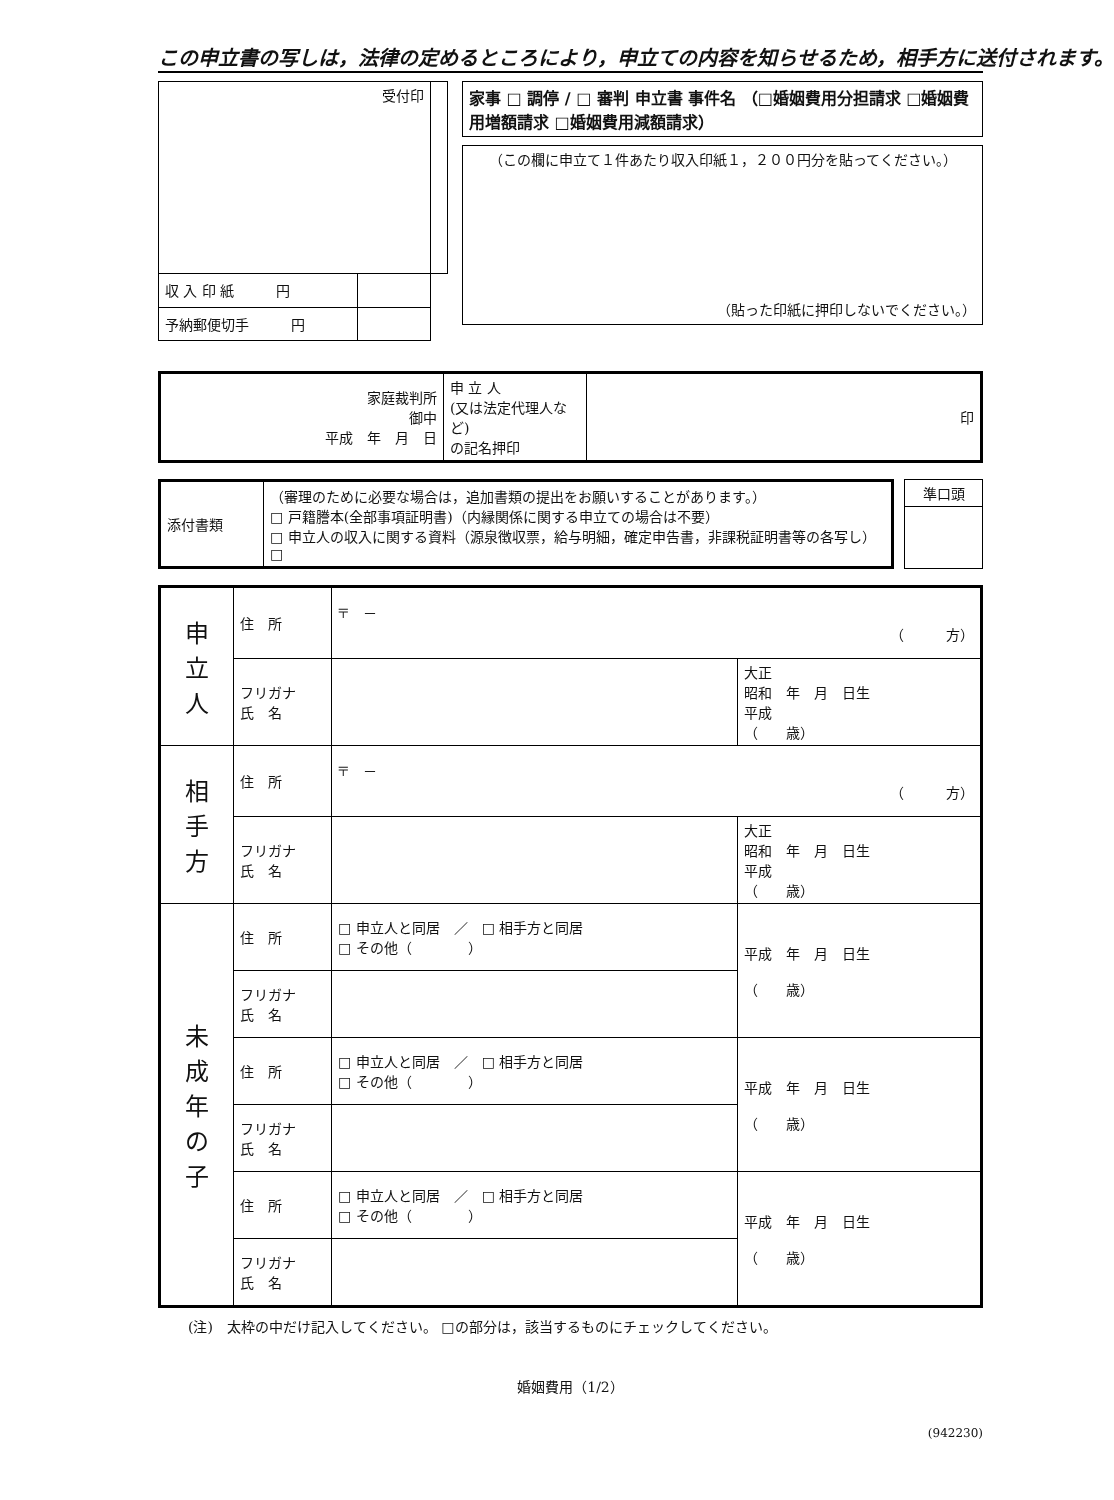この申立書の写しは，法律の定めるところにより，申立ての内容を知らせるため，相手方に送付されます。
| 受付印 | | |
| 収 入 印 紙 円 | | |
| 予納郵便切手 円 | | |
| 家事 □ 調停 / □ 審判 申立書 事件名 （□婚姻費用分担請求 □婚姻費用増額請求 □婚姻費用減額請求） |
| （この欄に申立て１件あたり収入印紙１，２００円分を貼ってください。） （貼った印紙に押印しないでください。） |
| 家庭裁判所 御中 平成 年 月 日 | 申 立 人 (又は法定代理人など) の記名押印 | 印 |
| 添付書類 | （審理のために必要な場合は，追加書類の提出をお願いすることがあります。） □ 戸籍謄本(全部事項証明書)（内縁関係に関する申立ての場合は不要） □ 申立人の収入に関する資料（源泉徴収票，給与明細，確定申告書，非課税証明書等の各写し） □ |
| 準口頭 |
| 申 立 人 | 住 所 | 〒 － （ 方） | |
| | フリガナ 氏 名 | | 大正 昭和 年 月 日生 平成 （ 歳） |
| 相 手 方 | 住 所 | 〒 － （ 方） | |
| | フリガナ 氏 名 | | 大正 昭和 年 月 日生 平成 （ 歳） |
| 未 成 年 の 子 | 住 所 | □ 申立人と同居 ／ □ 相手方と同居 □ その他（ ） | 平成 年 月 日生 （ 歳） |
| | フリガナ 氏 名 | | |
| | 住 所 | □ 申立人と同居 ／ □ 相手方と同居 □ その他（ ） | 平成 年 月 日生 （ 歳） |
| | フリガナ 氏 名 | | |
| | 住 所 | □ 申立人と同居 ／ □ 相手方と同居 □ その他（ ） | 平成 年 月 日生 （ 歳） |
| | フリガナ 氏 名 | | |
(注)　太枠の中だけ記入してください。 □の部分は，該当するものにチェックしてください。
婚姻費用（1/2）
(942230)